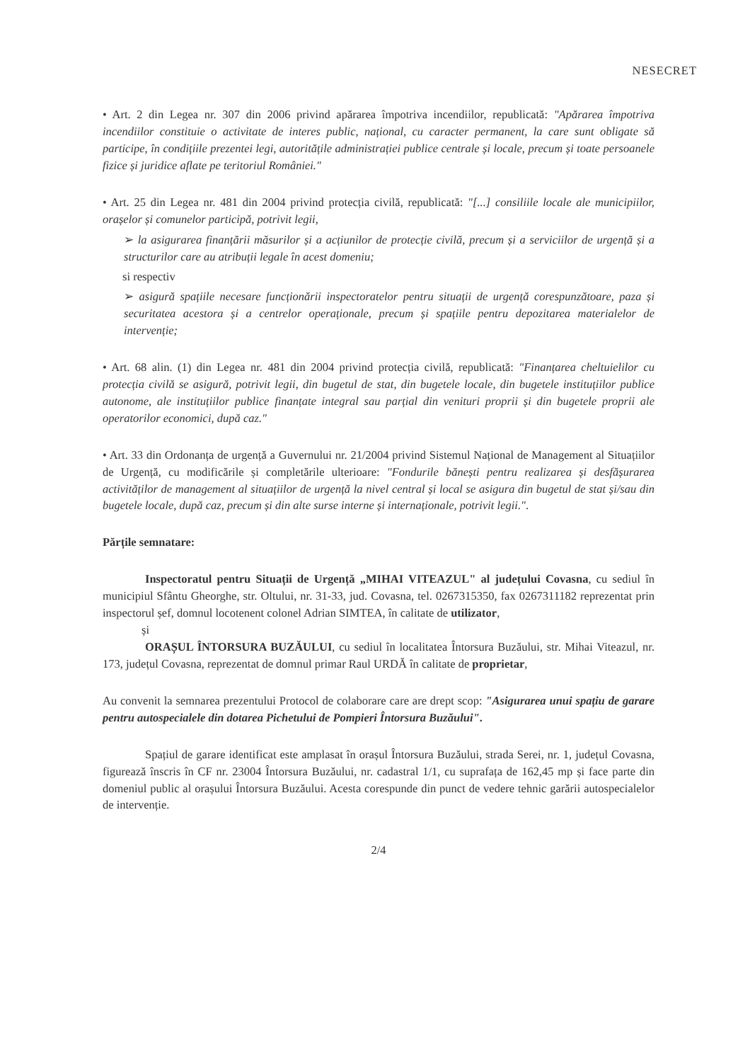NESECRET
• Art. 2 din Legea nr. 307 din 2006 privind apărarea împotriva incendiilor, republicată: "Apărarea împotriva incendiilor constituie o activitate de interes public, național, cu caracter permanent, la care sunt obligate să participe, în condițiile prezentei legi, autoritățile administrației publice centrale și locale, precum și toate persoanele fizice și juridice aflate pe teritoriul României."
• Art. 25 din Legea nr. 481 din 2004 privind protecția civilă, republicată: "[...] consiliile locale ale municipiilor, orașelor și comunelor participă, potrivit legii,
➢ la asigurarea finanțării măsurilor și a acțiunilor de protecție civilă, precum și a serviciilor de urgență și a structurilor care au atribuții legale în acest domeniu;
si respectiv
➢ asigură spațiile necesare funcționării inspectoratelor pentru situații de urgență corespunzătoare, paza și securitatea acestora și a centrelor operaționale, precum și spațiile pentru depozitarea materialelor de intervenție;
• Art. 68 alin. (1) din Legea nr. 481 din 2004 privind protecția civilă, republicată: "Finanțarea cheltuielilor cu protecția civilă se asigură, potrivit legii, din bugetul de stat, din bugetele locale, din bugetele instituțiilor publice autonome, ale instituțiilor publice finanțate integral sau parțial din venituri proprii și din bugetele proprii ale operatorilor economici, după caz."
• Art. 33 din Ordonanța de urgență a Guvernului nr. 21/2004 privind Sistemul Național de Management al Situațiilor de Urgență, cu modificările și completările ulterioare: "Fondurile bănești pentru realizarea și desfășurarea activităților de management al situațiilor de urgență la nivel central și local se asigura din bugetul de stat și/sau din bugetele locale, după caz, precum și din alte surse interne și internaționale, potrivit legii.".
Părțile semnatare:
Inspectoratul pentru Situații de Urgență „MIHAI VITEAZUL" al județului Covasna, cu sediul în municipiul Sfântu Gheorghe, str. Oltului, nr. 31-33, jud. Covasna, tel. 0267315350, fax 0267311182 reprezentat prin inspectorul șef, domnul locotenent colonel Adrian SIMTEA, în calitate de utilizator,
și
ORAȘUL ÎNTORSURA BUZĂULUI, cu sediul în localitatea Întorsura Buzăului, str. Mihai Viteazul, nr. 173, județul Covasna, reprezentat de domnul primar Raul URDĂ în calitate de proprietar,
Au convenit la semnarea prezentului Protocol de colaborare care are drept scop: "Asigurarea unui spațiu de garare pentru autospecialele din dotarea Pichetului de Pompieri Întorsura Buzăului".
Spațiul de garare identificat este amplasat în orașul Întorsura Buzăului, strada Serei, nr. 1, județul Covasna, figurează înscris în CF nr. 23004 Întorsura Buzăului, nr. cadastral 1/1, cu suprafața de 162,45 mp și face parte din domeniul public al orașului Întorsura Buzăului. Acesta corespunde din punct de vedere tehnic garării autospecialelor de intervenție.
2/4